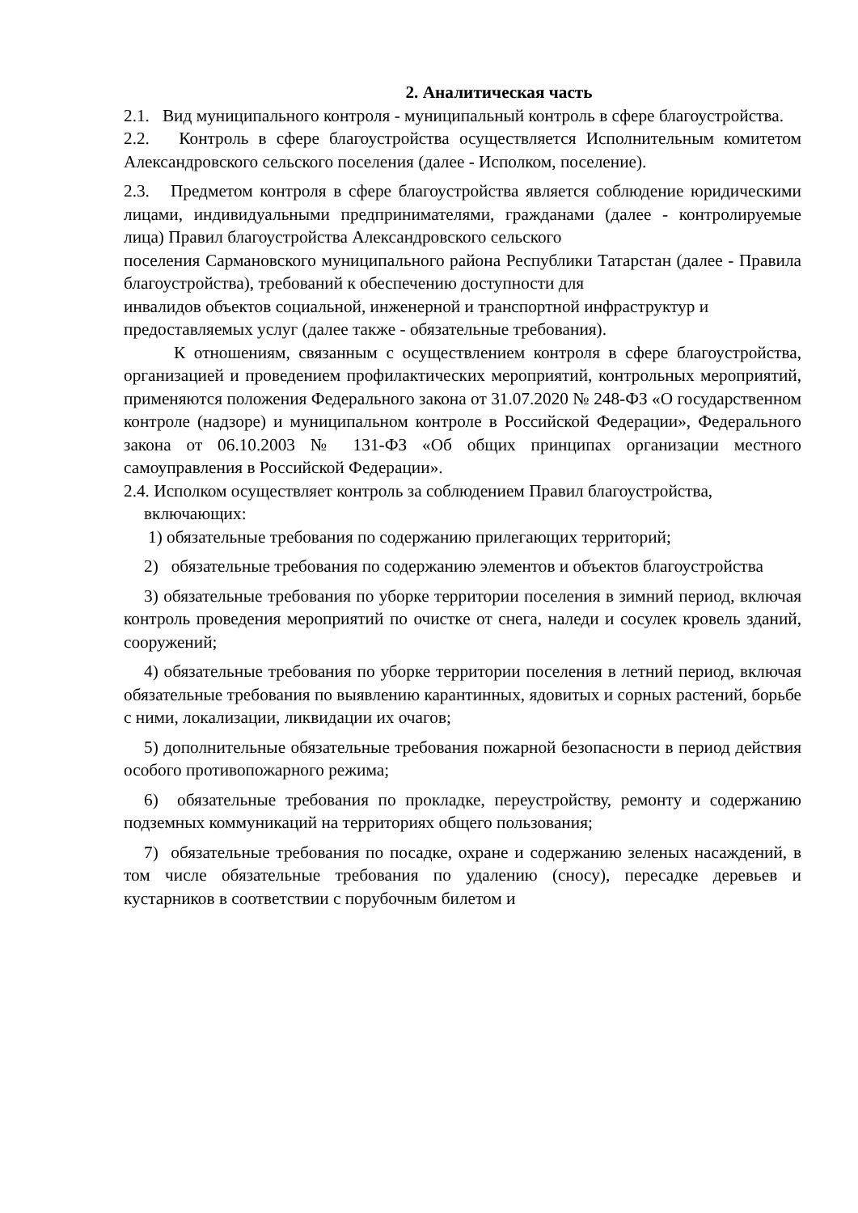2. Аналитическая часть
2.1. Вид муниципального контроля - муниципальный контроль в сфере благоустройства.
2.2. Контроль в сфере благоустройства осуществляется Исполнительным комитетом Александровского сельского поселения (далее - Исполком, поселение).
2.3. Предметом контроля в сфере благоустройства является соблюдение юридическими лицами, индивидуальными предпринимателями, гражданами (далее - контролируемые лица) Правил благоустройства Александровского сельского
поселения Сармановского муниципального района Республики Татарстан (далее - Правила благоустройства), требований к обеспечению доступности для
инвалидов объектов социальной, инженерной и транспортной инфраструктур и
предоставляемых услуг (далее также - обязательные требования).
К отношениям, связанным с осуществлением контроля в сфере благоустройства, организацией и проведением профилактических мероприятий, контрольных мероприятий, применяются положения Федерального закона от 31.07.2020 № 248-ФЗ «О государственном контроле (надзоре) и муниципальном контроле в Российской Федерации», Федерального закона от 06.10.2003 № 131-ФЗ «Об общих принципах организации местного самоуправления в Российской Федерации».
2.4. Исполком осуществляет контроль за соблюдением Правил благоустройства,
включающих:
1) обязательные требования по содержанию прилегающих территорий;
2) обязательные требования по содержанию элементов и объектов благоустройства
3) обязательные требования по уборке территории поселения в зимний период, включая контроль проведения мероприятий по очистке от снега, наледи и сосулек кровель зданий, сооружений;
4) обязательные требования по уборке территории поселения в летний период, включая обязательные требования по выявлению карантинных, ядовитых и сорных растений, борьбе с ними, локализации, ликвидации их очагов;
5) дополнительные обязательные требования пожарной безопасности в период действия особого противопожарного режима;
6) обязательные требования по прокладке, переустройству, ремонту и содержанию подземных коммуникаций на территориях общего пользования;
7) обязательные требования по посадке, охране и содержанию зеленых насаждений, в том числе обязательные требования по удалению (сносу), пересадке деревьев и кустарников в соответствии с порубочным билетом и